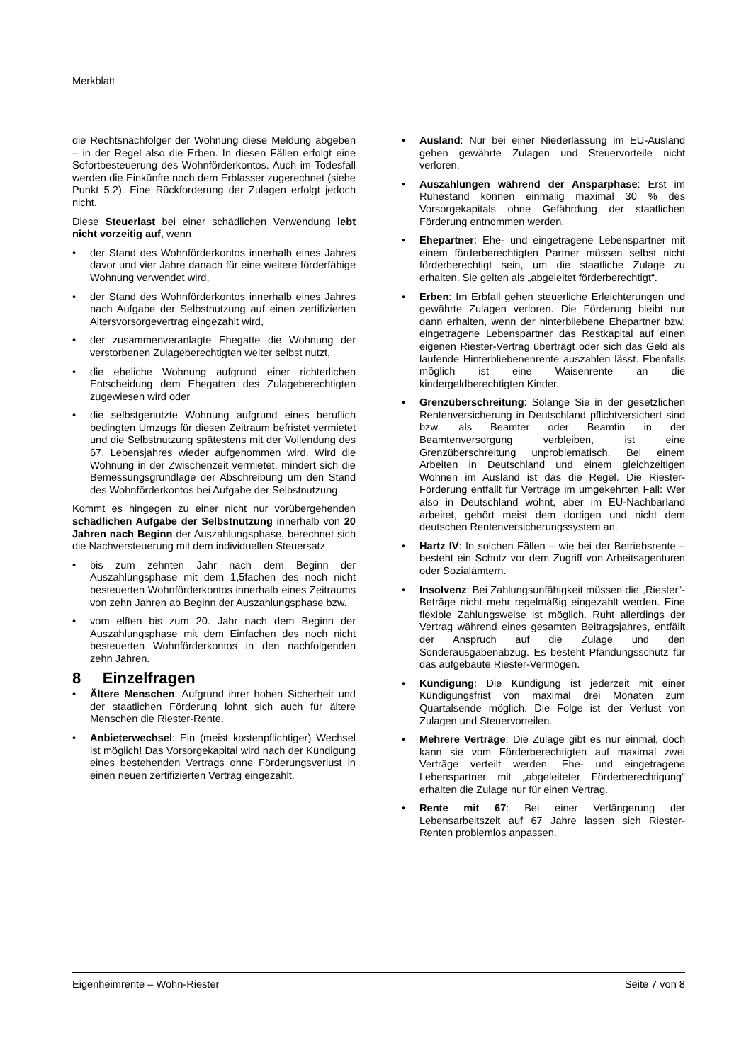Merkblatt
die Rechtsnachfolger der Wohnung diese Meldung abgeben – in der Regel also die Erben. In diesen Fällen erfolgt eine Sofortbesteuerung des Wohnförderkontos. Auch im Todesfall werden die Einkünfte noch dem Erblasser zugerechnet (siehe Punkt 5.2). Eine Rückforderung der Zulagen erfolgt jedoch nicht.
Diese Steuerlast bei einer schädlichen Verwendung lebt nicht vorzeitig auf, wenn
• der Stand des Wohnförderkontos innerhalb eines Jahres davor und vier Jahre danach für eine weitere förderfähige Wohnung verwendet wird,
• der Stand des Wohnförderkontos innerhalb eines Jahres nach Aufgabe der Selbstnutzung auf einen zertifizierten Altersvorsorgevertrag eingezahlt wird,
• der zusammenveranlagte Ehegatte die Wohnung der verstorbenen Zulageberechtigten weiter selbst nutzt,
• die eheliche Wohnung aufgrund einer richterlichen Entscheidung dem Ehegatten des Zulageberechtigten zugewiesen wird oder
• die selbstgenutzte Wohnung aufgrund eines beruflich bedingten Umzugs für diesen Zeitraum befristet vermietet und die Selbstnutzung spätestens mit der Vollendung des 67. Lebensjahres wieder aufgenommen wird. Wird die Wohnung in der Zwischenzeit vermietet, mindert sich die Bemessungsgrundlage der Abschreibung um den Stand des Wohnförderkontos bei Aufgabe der Selbstnutzung.
Kommt es hingegen zu einer nicht nur vorübergehenden schädlichen Aufgabe der Selbstnutzung innerhalb von 20 Jahren nach Beginn der Auszahlungsphase, berechnet sich die Nachversteuerung mit dem individuellen Steuersatz
• bis zum zehnten Jahr nach dem Beginn der Auszahlungsphase mit dem 1,5fachen des noch nicht besteuerten Wohnförderkontos innerhalb eines Zeitraums von zehn Jahren ab Beginn der Auszahlungsphase bzw.
• vom elften bis zum 20. Jahr nach dem Beginn der Auszahlungsphase mit dem Einfachen des noch nicht besteuerten Wohnförderkontos in den nachfolgenden zehn Jahren.
8 Einzelfragen
• Ältere Menschen: Aufgrund ihrer hohen Sicherheit und der staatlichen Förderung lohnt sich auch für ältere Menschen die Riester-Rente.
• Anbieterwechsel: Ein (meist kostenpflichtiger) Wechsel ist möglich! Das Vorsorgekapital wird nach der Kündigung eines bestehenden Vertrags ohne Förderungsverlust in einen neuen zertifizierten Vertrag eingezahlt.
• Ausland: Nur bei einer Niederlassung im EU-Ausland gehen gewährte Zulagen und Steuervorteile nicht verloren.
• Auszahlungen während der Ansparphase: Erst im Ruhestand können einmalig maximal 30 % des Vorsorgekapitals ohne Gefährdung der staatlichen Förderung entnommen werden.
• Ehepartner: Ehe- und eingetragene Lebenspartner mit einem förderberechtigten Partner müssen selbst nicht förderberechtigt sein, um die staatliche Zulage zu erhalten. Sie gelten als „abgeleitet förderberechtigt“.
• Erben: Im Erbfall gehen steuerliche Erleichterungen und gewährte Zulagen verloren. Die Förderung bleibt nur dann erhalten, wenn der hinterbliebene Ehepartner bzw. eingetragene Lebenspartner das Restkapital auf einen eigenen Riester-Vertrag überträgt oder sich das Geld als laufende Hinterbliebenenrente auszahlen lässt. Ebenfalls möglich ist eine Waisenrente an die kindergeldberechtigten Kinder.
• Grenzüberschreitung: Solange Sie in der gesetzlichen Rentenversicherung in Deutschland pflichtversichert sind bzw. als Beamter oder Beamtin in der Beamtenversorgung verbleiben, ist eine Grenzüberschreitung unproblematisch. Bei einem Arbeiten in Deutschland und einem gleichzeitigen Wohnen im Ausland ist das die Regel. Die Riester-Förderung entfällt für Verträge im umgekehrten Fall: Wer also in Deutschland wohnt, aber im EU-Nachbarland arbeitet, gehört meist dem dortigen und nicht dem deutschen Rentenversicherungssystem an.
• Hartz IV: In solchen Fällen – wie bei der Betriebsrente – besteht ein Schutz vor dem Zugriff von Arbeitsagenturen oder Sozialämtern.
• Insolvenz: Bei Zahlungsunfähigkeit müssen die „Riester“-Beträge nicht mehr regelmäßig eingezahlt werden. Eine flexible Zahlungsweise ist möglich. Ruht allerdings der Vertrag während eines gesamten Beitragsjahres, entfällt der Anspruch auf die Zulage und den Sonderausgabenabzug. Es besteht Pfändungsschutz für das aufgebaute Riester-Vermögen.
• Kündigung: Die Kündigung ist jederzeit mit einer Kündigungsfrist von maximal drei Monaten zum Quartalsende möglich. Die Folge ist der Verlust von Zulagen und Steuervorteilen.
• Mehrere Verträge: Die Zulage gibt es nur einmal, doch kann sie vom Förderberechtigten auf maximal zwei Verträge verteilt werden. Ehe- und eingetragene Lebenspartner mit „abgeleiteter Förderberechtigung“ erhalten die Zulage nur für einen Vertrag.
• Rente mit 67: Bei einer Verlängerung der Lebensarbeitszeit auf 67 Jahre lassen sich Riester-Renten problemlos anpassen.
Eigenheimrente – Wohn-Riester Seite 7 von 8